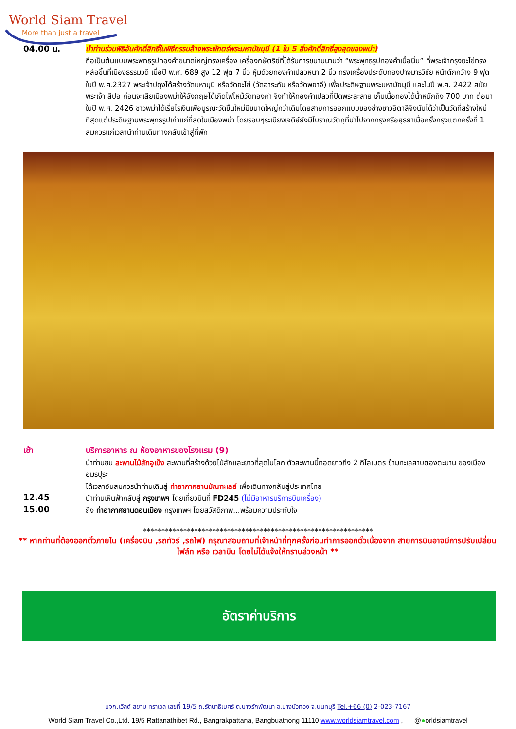World Siam Travel
More than just a travel
04.00 น.
นำท่านร่วมพิธีอันศักดิ์สิทธิ์ในพิธีกรรมล้างพระพักตร์พระมหามัยมุนี (1 ใน 5 สิ่งศักดิ์สิทธิ์สูงสุดของพม่า)
ถือเป็นต้นแบบพระพุทธรูปทองคำขนาดใหญ่ทรงเครื่อง เครื่องกษัตริย์ที่ได้รับการขนานนามว่า “พระพุทธรูปทองคำเนื้อนิ่ม” ที่พระเจ้ากรุงยะไข่ทรงหล่อขึ้นที่เมืองธรรมวดี เมื่อปี พ.ศ. 689 สูง 12 ฟุต 7 นิ้ว หุ้มด้วยทองคำเปลวหนา 2 นิ้ว ทรงเครื่องประดับทองปางมารวิชัย หน้าตักกว้าง 9 ฟุต ในปี พ.ศ.2327 พระเจ้าปดุงได้สร้างวัดมหามุนี หรือวัดยะไข่ (วัดอาระกัน หรือวัดพยาจี) เพื่อประดิษฐานพระมหามัยมุนี และในปี พ.ศ. 2422 สมัยพระเจ้า สีปอ ก่อนจะเสียเมืองพม่าให้อังกฤษได้เกิดไฟไหม้วัดทองคำ จึงทำให้ทองคำเปลวที่ปิดพระละลาย เก็บเนื้อทองได้น้ำหนักถึง 700 บาท ต่อมาในปี พ.ศ. 2426 ชาวพม่าได้เรี่ยไรเงินเพื่อบูรณะวัดขึ้นใหม่มีขนาดใหญ่กว่าเดิมโดยสายการออกแบบของช่างชาวอิตาลีจึงนับได้ว่าเป็นวัดที่สร้างใหม่ที่สุดแต่ประดิษฐานพระพุทธรูปเก่าแก่ที่สุดในเมืองพม่า โดยรอบๆระเบียงเจดีย์ยังมีโบราณวัตถุที่นำไปจากกรุงศรีอยุธยาเมื่อครั้งกรุงแตกครั้งที่ 1 สมควรแก่เวลานำท่านเดินทางกลับเข้าสู่ที่พัก
เช้า
บริการอาหาร ณ ห้องอาหารของโรงแรม (9)
นำท่านชม สะพานไม้สักอูเบ็ง สะพานที่สร้างด้วยไม้สักและยาวที่สุดในโลก ตัวสะพานนี้ทอดยาวถึง 2 กิโลเมตร ข้ามทะเลสาบตองตะมาน ของเมืองอมรปุระ
ได้เวลาอันสมควรนำท่านเดินสู่ ท่าอากาศยานมัณฑะเลย์ เพื่อเดินทางกลับสู่ประเทศไทย
12.45
นำท่านเหินฟ้ากลับสู่ กรุงเทพฯ โดยเที่ยวบินที่ FD245 (ไม่มีอาหารบริการบินเครื่อง)
15.00
ถึง ท่าอากาศยานดอนเมือง กรุงเทพฯ โดยสวัสดิภาพ...พร้อมความประทับใจ
***************************************************************
** หากท่านที่ต้องออกตั๋วภายใน (เครื่องบิน ,รถทัวร์ ,รถไฟ) กรุณาสอบถามที่เจ้าหน้าที่ทุกครั้งก่อนทำการออกตั๋วเนื่องจาก สายการบินอาจมีการปรับเปลี่ยนไฟล์ท หรือ เวลาบิน โดยไม่ได้แจ้งให้ทราบล่วงหน้า **
อัตราค่าบริการ
บจก.เวิลด์ สยาม ทราเวล เลขที่ 19/5 ถ.รัตนาธิเบศร์ ต.บางรักพัฒนา อ.บางบัวทอง จ.นนทบุรี Tel.+66 (0) 2-023-7167
World Siam Travel Co.,Ltd. 19/5 Rattanathibet Rd., Bangrakpattana, Bangbuathong 11110 www.worldsiamtravel.com , @●orldsiamtravel